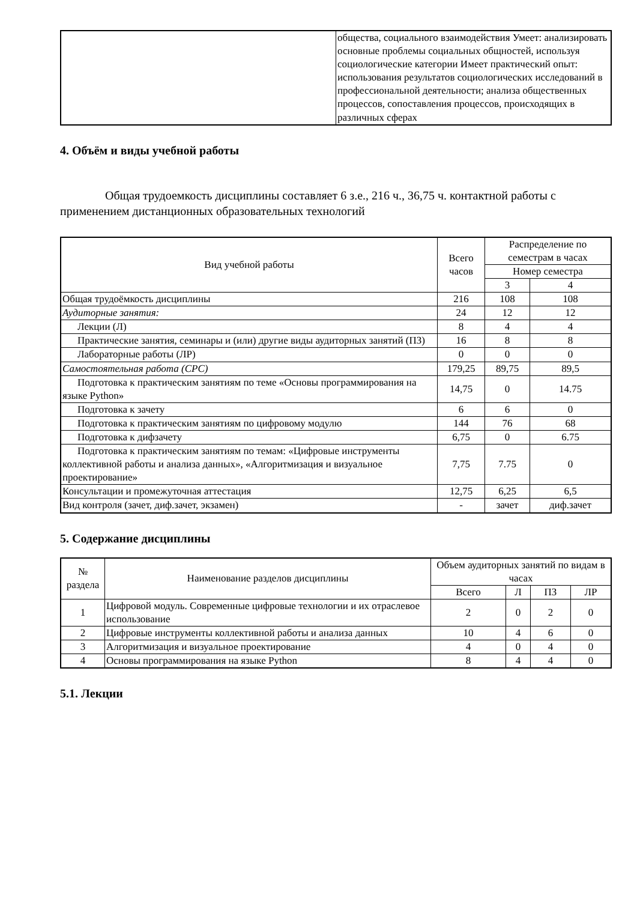| | общества, социального взаимодействия Умеет: анализировать основные проблемы социальных общностей, используя социологические категории Имеет практический опыт: использования результатов социологических исследований в профессиональной деятельности; анализа общественных процессов, сопоставления процессов, происходящих в различных сферах |
4. Объём и виды учебной работы
Общая трудоемкость дисциплины составляет 6 з.е., 216 ч., 36,75 ч. контактной работы с применением дистанционных образовательных технологий
| Вид учебной работы | Всего часов | Распределение по семестрам в часах | |
| --- | --- | --- | --- |
| | | Номер семестра | |
| | | 3 | 4 |
| Общая трудоёмкость дисциплины | 216 | 108 | 108 |
| Аудиторные занятия: | 24 | 12 | 12 |
| Лекции (Л) | 8 | 4 | 4 |
| Практические занятия, семинары и (или) другие виды аудиторных занятий (ПЗ) | 16 | 8 | 8 |
| Лабораторные работы (ЛР) | 0 | 0 | 0 |
| Самостоятельная работа (СРС) | 179,25 | 89,75 | 89,5 |
| Подготовка к практическим занятиям по теме «Основы программирования на языке Python» | 14,75 | 0 | 14.75 |
| Подготовка к зачету | 6 | 6 | 0 |
| Подготовка к практическим занятиям по цифровому модулю | 144 | 76 | 68 |
| Подготовка к дифзачету | 6,75 | 0 | 6.75 |
| Подготовка к практическим занятиям по темам: «Цифровые инструменты коллективной работы и анализа данных», «Алгоритмизация и визуальное проектирование» | 7,75 | 7.75 | 0 |
| Консультации и промежуточная аттестация | 12,75 | 6,25 | 6,5 |
| Вид контроля (зачет, диф.зачет, экзамен) | - | зачет | диф.зачет |
5. Содержание дисциплины
| № раздела | Наименование разделов дисциплины | Объем аудиторных занятий по видам в часах | | | |
| --- | --- | --- | --- | --- | --- |
| | | Всего | Л | ПЗ | ЛР |
| 1 | Цифровой модуль. Современные цифровые технологии и их отраслевое использование | 2 | 0 | 2 | 0 |
| 2 | Цифровые инструменты коллективной работы и анализа данных | 10 | 4 | 6 | 0 |
| 3 | Алгоритмизация и визуальное проектирование | 4 | 0 | 4 | 0 |
| 4 | Основы программирования на языке Python | 8 | 4 | 4 | 0 |
5.1. Лекции